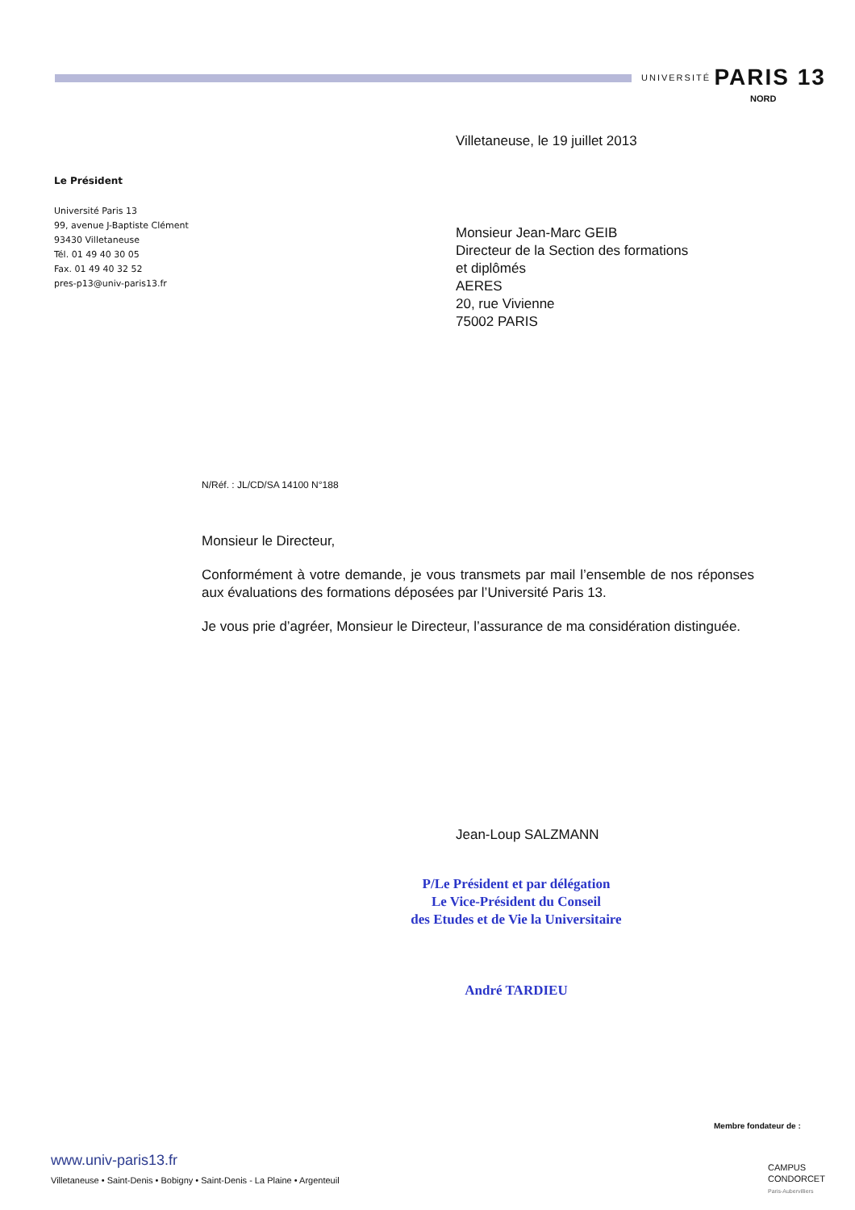UNIVERSITÉ PARIS 13
NORD
Villetaneuse, le 19 juillet 2013
Le Président
Université Paris 13
99, avenue J-Baptiste Clément
93430 Villetaneuse
Tél. 01 49 40 30 05
Fax. 01 49 40 32 52
pres-p13@univ-paris13.fr
Monsieur Jean-Marc GEIB
Directeur de la Section des formations
et diplômés
AERES
20, rue Vivienne
75002 PARIS
N/Réf. : JL/CD/SA 14100 N°188
Monsieur le Directeur,
Conformément à votre demande, je vous transmets par mail l’ensemble de nos réponses aux évaluations des formations déposées par l’Université Paris 13.
Je vous prie d’agréer, Monsieur le Directeur, l’assurance de ma considération distinguée.
Jean-Loup SALZMANN
P/Le Président et par délégation
Le Vice-Président du Conseil
des Etudes et de Vie la Universitaire
André TARDIEU
Membre fondateur de :
CAMPUS
CONDORCET
Paris-Aubervilliers
www.univ-paris13.fr
Villetaneuse • Saint-Denis • Bobigny • Saint-Denis - La Plaine • Argenteuil